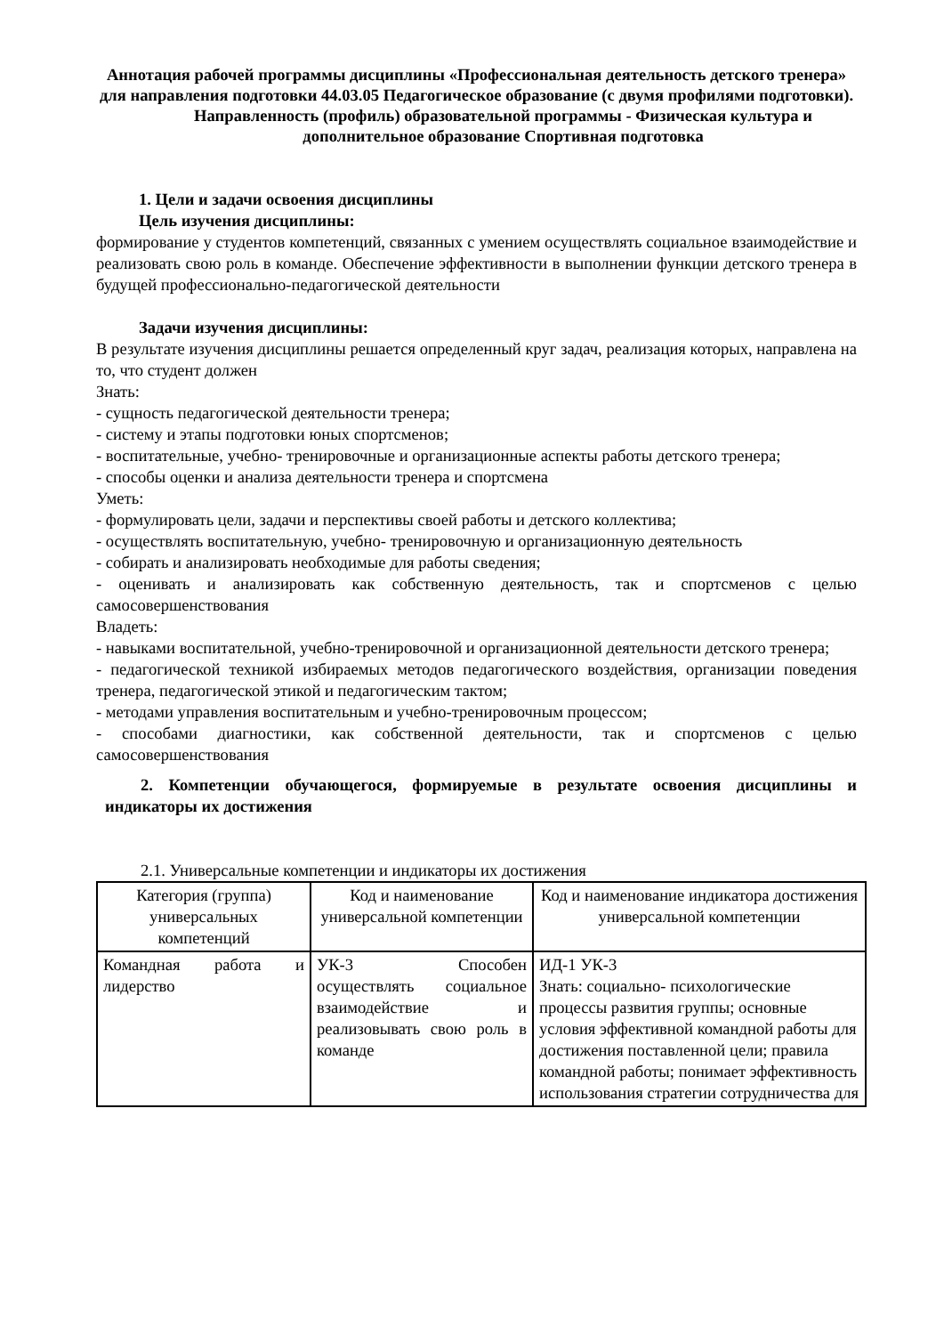Аннотация рабочей программы дисциплины «Профессиональная деятельность детского тренера» для направления подготовки 44.03.05 Педагогическое образование (с двумя профилями подготовки).
Направленность (профиль) образовательной программы - Физическая культура и дополнительное образование Спортивная подготовка
1. Цели и задачи освоения дисциплины
Цель изучения дисциплины:
формирование у студентов компетенций, связанных с умением осуществлять социальное взаимодействие и реализовать свою роль в команде. Обеспечение эффективности в выполнении функции детского тренера в будущей профессионально-педагогической деятельности
Задачи изучения дисциплины:
В результате изучения дисциплины решается определенный круг задач, реализация которых, направлена на то, что студент должен
Знать:
- сущность педагогической деятельности тренера;
- систему и этапы подготовки юных спортсменов;
- воспитательные, учебно- тренировочные и организационные аспекты работы детского тренера;
- способы оценки и анализа деятельности тренера и спортсмена
Уметь:
- формулировать цели, задачи и перспективы своей работы и детского коллектива;
- осуществлять воспитательную, учебно- тренировочную и организационную деятельность
- собирать и анализировать необходимые для работы сведения;
- оценивать и анализировать как собственную деятельность, так и спортсменов с целью самосовершенствования
Владеть:
- навыками воспитательной, учебно-тренировочной и организационной деятельности детского тренера;
- педагогической техникой избираемых методов педагогического воздействия, организации поведения тренера, педагогической этикой и педагогическим тактом;
- методами управления воспитательным и учебно-тренировочным процессом;
- способами диагностики, как собственной деятельности, так и спортсменов с целью самосовершенствования
2. Компетенции обучающегося, формируемые в результате освоения дисциплины и индикаторы их достижения
2.1. Универсальные компетенции и индикаторы их достижения
| Категория (группа) универсальных компетенций | Код и наименование универсальной компетенции | Код и наименование индикатора достижения универсальной компетенции |
| Командная работа и лидерство | УК-3 Способен осуществлять социальное взаимодействие и реализовывать свою роль в команде | ИД-1 УК-3 Знать: социально- психологические процессы развития группы; основные условия эффективной командной работы для достижения поставленной цели; правила командной работы; понимает эффективность использования стратегии сотрудничества для |